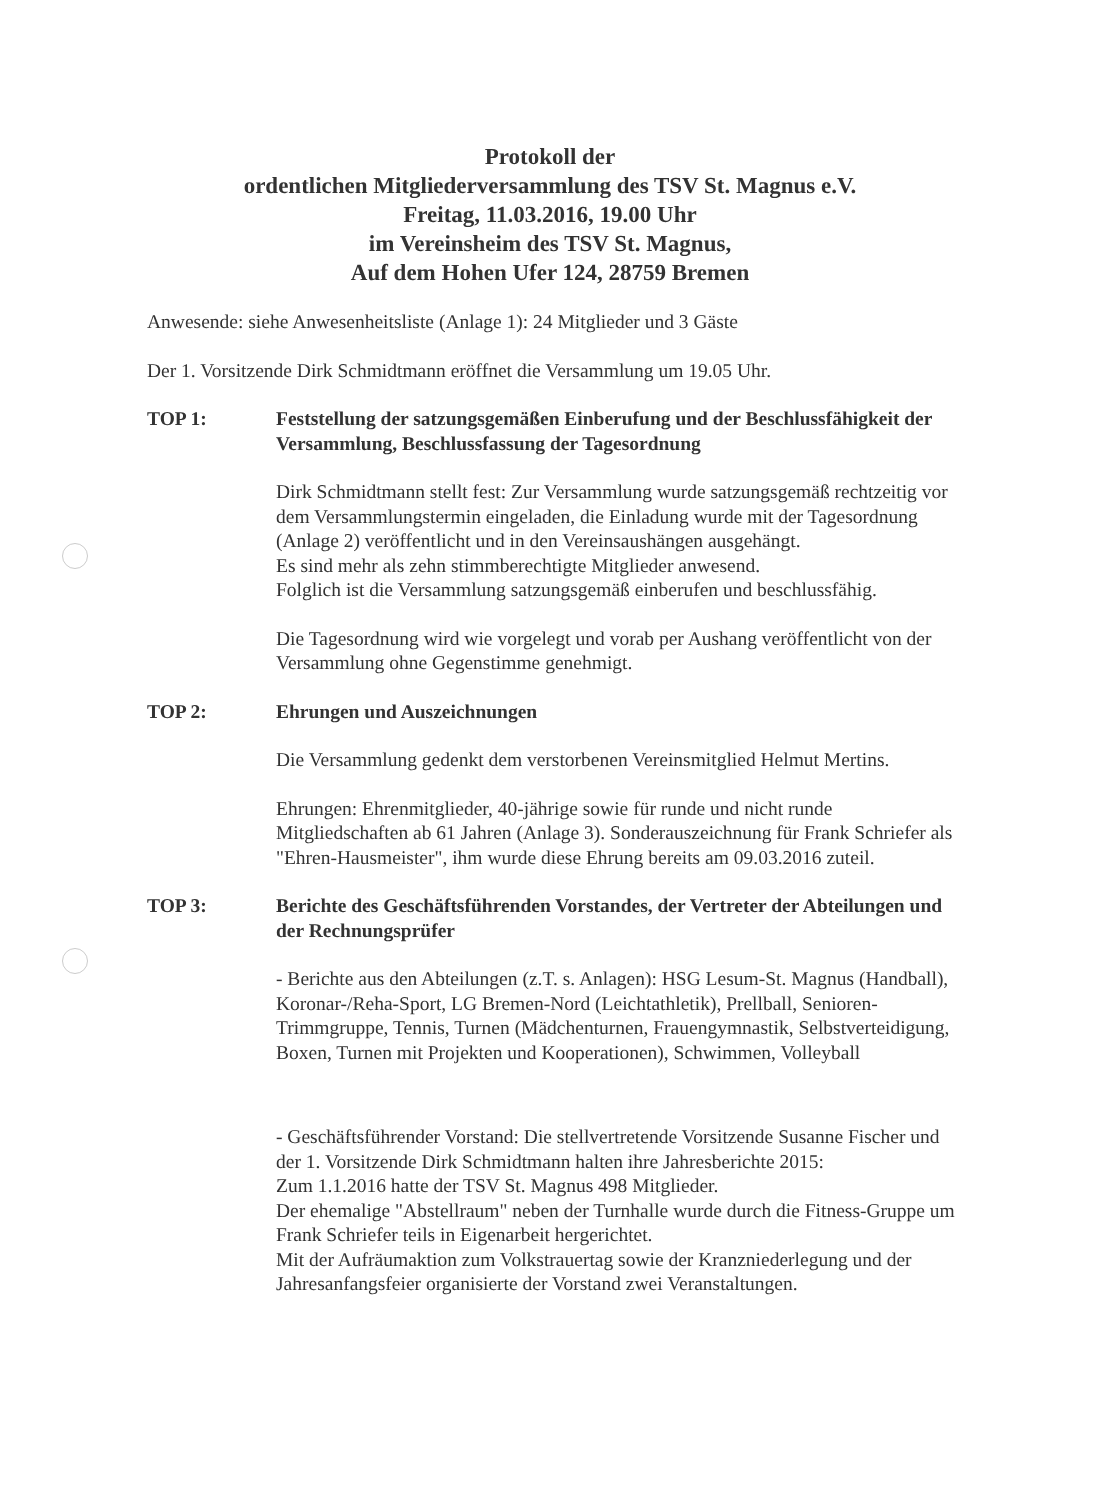Protokoll der
ordentlichen Mitgliederversammlung des TSV St. Magnus e.V.
Freitag, 11.03.2016, 19.00 Uhr
im Vereinsheim des TSV St. Magnus,
Auf dem Hohen Ufer 124, 28759 Bremen
Anwesende: siehe Anwesenheitsliste (Anlage 1): 24 Mitglieder und 3 Gäste
Der 1. Vorsitzende Dirk Schmidtmann eröffnet die Versammlung um 19.05 Uhr.
TOP 1: Feststellung der satzungsgemäßen Einberufung und der Beschlussfähigkeit der Versammlung, Beschlussfassung der Tagesordnung
Dirk Schmidtmann stellt fest: Zur Versammlung wurde satzungsgemäß rechtzeitig vor dem Versammlungstermin eingeladen, die Einladung wurde mit der Tagesordnung (Anlage 2) veröffentlicht und in den Vereinsaushängen ausgehängt.
Es sind mehr als zehn stimmberechtigte Mitglieder anwesend.
Folglich ist die Versammlung satzungsgemäß einberufen und beschlussfähig.
Die Tagesordnung wird wie vorgelegt und vorab per Aushang veröffentlicht von der Versammlung ohne Gegenstimme genehmigt.
TOP 2: Ehrungen und Auszeichnungen
Die Versammlung gedenkt dem verstorbenen Vereinsmitglied Helmut Mertins.
Ehrungen: Ehrenmitglieder, 40-jährige sowie für runde und nicht runde Mitgliedschaften ab 61 Jahren (Anlage 3). Sonderauszeichnung für Frank Schriefer als "Ehren-Hausmeister", ihm wurde diese Ehrung bereits am 09.03.2016 zuteil.
TOP 3: Berichte des Geschäftsführenden Vorstandes, der Vertreter der Abteilungen und der Rechnungsprüfer
- Berichte aus den Abteilungen (z.T. s. Anlagen): HSG Lesum-St. Magnus (Handball), Koronar-/Reha-Sport, LG Bremen-Nord (Leichtathletik), Prellball, Senioren-Trimmgruppe, Tennis, Turnen (Mädchenturnen, Frauengymnastik, Selbstverteidigung, Boxen, Turnen mit Projekten und Kooperationen), Schwimmen, Volleyball
- Geschäftsführender Vorstand: Die stellvertretende Vorsitzende Susanne Fischer und der 1. Vorsitzende Dirk Schmidtmann halten ihre Jahresberichte 2015:
Zum 1.1.2016 hatte der TSV St. Magnus 498 Mitglieder.
Der ehemalige "Abstellraum" neben der Turnhalle wurde durch die Fitness-Gruppe um Frank Schriefer teils in Eigenarbeit hergerichtet.
Mit der Aufräumaktion zum Volkstrauertag sowie der Kranzniederlegung und der Jahresanfangsfeier organisierte der Vorstand zwei Veranstaltungen.